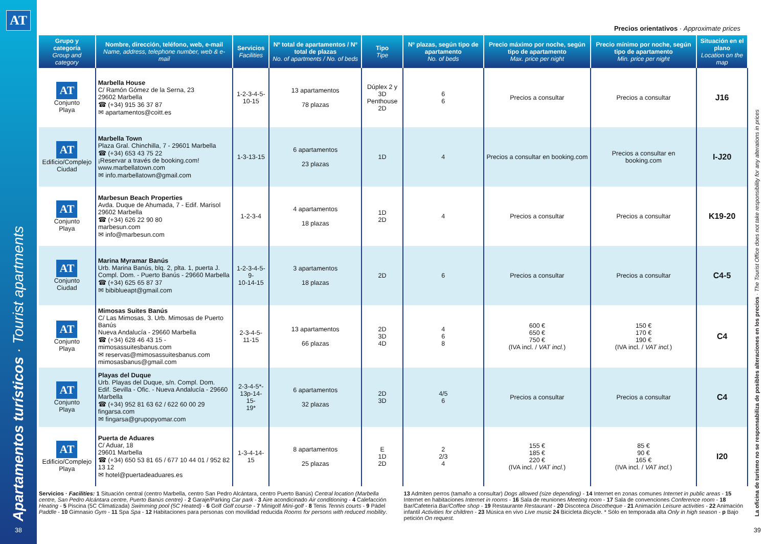AT
Apartamentos turísticos · Tourist apartments
38
Precios orientativos · Approximate prices
| Grupo y categoría Group and category | Nombre, dirección, teléfono, web, e-mail Name, address, telephone number, web & e-mail | Servicios Facilities | Nº total de apartamentos / Nº total de plazas No. of apartments / No. of beds | Tipo Tipe | Nº plazas, según tipo de apartamento No. of beds | Precio máximo por noche, según tipo de apartamento Max. price per night | Precio mínimo por noche, según tipo de apartamento Min. price per night | Situación en el plano Location on the map |
| --- | --- | --- | --- | --- | --- | --- | --- | --- |
| AT Conjunto Playa | Marbella House C/ Ramón Gómez de la Serna, 23 29602 Marbella ☎ (+34) 915 36 37 87 ✉ apartamentos@coitt.es | 1-2-3-4-5- 10-15 | 13 apartamentos 78 plazas | Dúplex 2 y 3D Penthouse 2D | 6 6 | Precios a consultar | Precios a consultar | J16 |
| AT Edificio/Complejo Ciudad | Marbella Town Plaza Gral. Chinchilla, 7 - 29601 Marbella ☎ (+34) 653 43 75 22 ¡Reservar a través de booking.com! www.marbellatown.com ✉ info.marbellatown@gmail.com | 1-3-13-15 | 6 apartamentos 23 plazas | 1D | 4 | Precios a consultar en booking.com | Precios a consultar en booking.com | I-J20 |
| AT Conjunto Playa | Marbesun Beach Properties Avda. Duque de Ahumada, 7 - Edif. Marisol 29602 Marbella ☎ (+34) 626 22 90 80 marbesun.com ✉ info@marbesun.com | 1-2-3-4 | 4 apartamentos 18 plazas | 1D 2D | 4 | Precios a consultar | Precios a consultar | K19-20 |
| AT Conjunto Ciudad | Marina Myramar Banús Urb. Marina Banús, blq. 2, plta. 1, puerta J. Compl. Dom. - Puerto Banús - 29660 Marbella ☎ (+34) 625 65 87 37 ✉ bibiblueapt@gmail.com | 1-2-3-4-5-9- 10-14-15 | 3 apartamentos 18 plazas | 2D | 6 | Precios a consultar | Precios a consultar | C4-5 |
| AT Conjunto Playa | Mimosas Suites Banús C/ Las Mimosas, 3. Urb. Mimosas de Puerto Banús Nueva Andalucía - 29660 Marbella ☎ (+34) 628 46 43 15 - mimosassuitesbanus.com ✉ reservas@mimosassuitesbanus.com mimosasbanus@gmail.com | 2-3-4-5- 11-15 | 13 apartamentos 66 plazas | 2D 3D 4D | 4 6 8 | 600 € 650 € 750 € (IVA incl. / VAT incl. ) | 150 € 170 € 190 € (IVA incl. / VAT incl. ) | C4 |
| AT Conjunto Playa | Playas del Duque Urb. Playas del Duque, s/n. Compl. Dom. Edif. Sevilla - Ofic. - Nueva Andalucía - 29660 Marbella ☎ (+34) 952 81 63 62 / 622 60 00 29 fingarsa.com ✉ fingarsa@grupopyomar.com | 2-3-4-5*- 13p-14-15- 19* | 6 apartamentos 32 plazas | 2D 3D | 4/5 6 | Precios a consultar | Precios a consultar | C4 |
| AT Edificio/Complejo Playa | Puerta de Aduares C/ Aduar, 18 29601 Marbella ☎ (+34) 650 53 81 65 / 677 10 44 01 / 952 82 13 12 ✉ hotel@puertadeaduares.es | 1-3-4-14-15 | 8 apartamentos 25 plazas | E 1D 2D | 2 2/3 4 | 155 € 185 € 220 € (IVA incl. / VAT incl. ) | 85 € 90 € 165 € (IVA incl. / VAT incl. ) | I20 |
Servicios · Facilities: 1 Situación central (centro Marbella, centro San Pedro Alcántara, centro Puerto Banús) Central location (Marbella centre, San Pedro Alcántara centre, Puerto Banús centre) - 2 Garaje/Parking Car park - 3 Aire acondicinado Air conditioning - 4 Calefacción Heating - 5 Piscina (5C Climatizada) Swimming pool (5C Heated) - 6 Golf Golf course - 7 Minigolf Mini-golf - 8 Tenis Tennis courts - 9 Pádel Paddle - 10 Gimnasio Gym - 11 Spa Spa - 12 Habitaciones para personas con movilidad reducida Rooms for persons with reduced mobility.
13 Admiten perros (tamaño a consultar) Dogs allowed (size depending) - 14 Internet en zonas comunes Internet in public areas - 15 Internet en habitaciones Internet in rooms - 16 Sala de reuniones Meeting room - 17 Sala de convenciones Conference room - 18 Bar/Cafetería Bar/Coffee shop - 19 Restaurante Restaurant - 20 Discoteca Discotheque - 21 Animación Leisure activities - 22 Animación infantil Activities for children - 23 Música en vivo Live music 24 Bicicleta Bicycle. * Sólo en temporada alta Only in high season - p Bajo petición On request.
La oficina de turismo no se responsabiliza de posibles alteraciones en los precios · The Tourist Office does not take responsibility for any alterations in prices
39